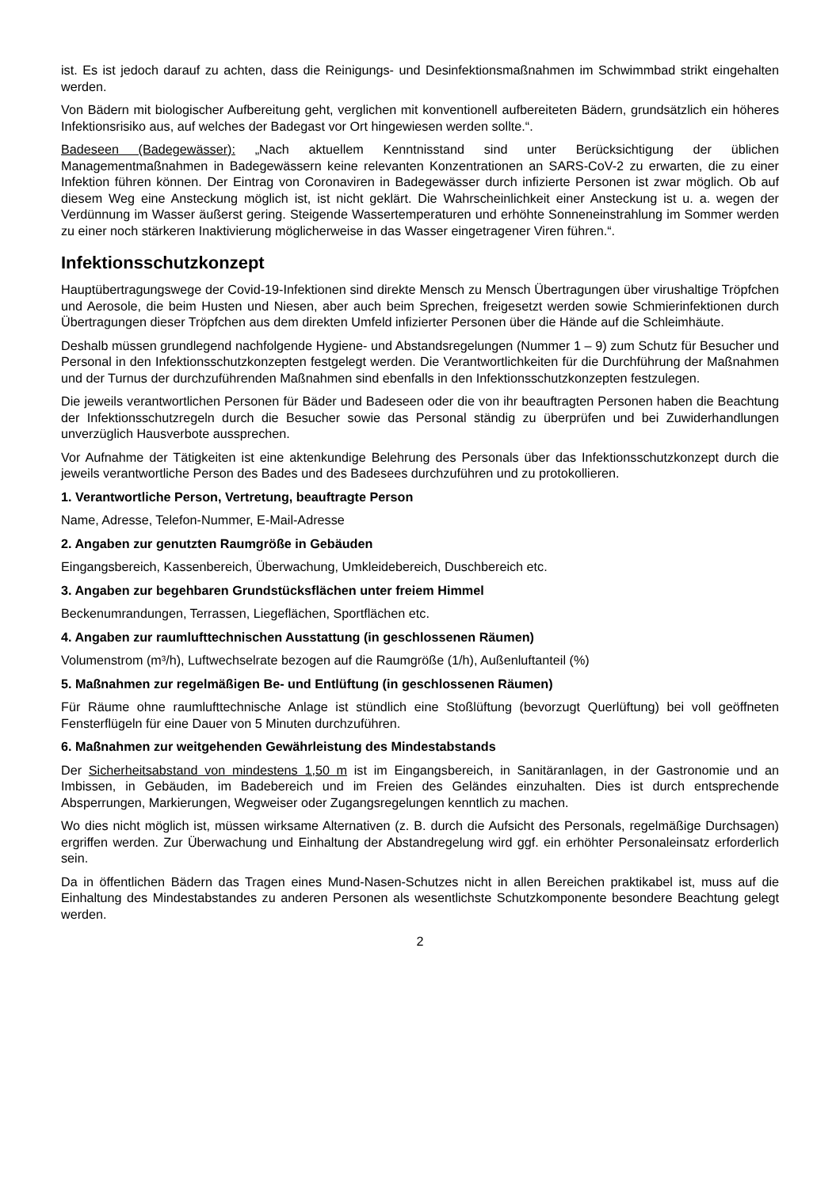ist. Es ist jedoch darauf zu achten, dass die Reinigungs- und Desinfektionsmaßnahmen im Schwimmbad strikt eingehalten werden.
Von Bädern mit biologischer Aufbereitung geht, verglichen mit konventionell aufbereiteten Bädern, grundsätzlich ein höheres Infektionsrisiko aus, auf welches der Badegast vor Ort hingewiesen werden sollte.“.
Badeseen (Badegewässer): „Nach aktuellem Kenntnisstand sind unter Berücksichtigung der üblichen Managementmaßnahmen in Badegewässern keine relevanten Konzentrationen an SARS-CoV-2 zu erwarten, die zu einer Infektion führen können. Der Eintrag von Coronaviren in Badegewässer durch infizierte Personen ist zwar möglich. Ob auf diesem Weg eine Ansteckung möglich ist, ist nicht geklärt. Die Wahrscheinlichkeit einer Ansteckung ist u. a. wegen der Verdünnung im Wasser äußerst gering. Steigende Wassertemperaturen und erhöhte Sonneneinstrahlung im Sommer werden zu einer noch stärkeren Inaktivierung möglicherweise in das Wasser eingetragener Viren führen.“.
Infektionsschutzkonzept
Hauptübertragungswege der Covid-19-Infektionen sind direkte Mensch zu Mensch Übertragungen über virushaltige Tröpfchen und Aerosole, die beim Husten und Niesen, aber auch beim Sprechen, freigesetzt werden sowie Schmierinfektionen durch Übertragungen dieser Tröpfchen aus dem direkten Umfeld infizierter Personen über die Hände auf die Schleimhäute.
Deshalb müssen grundlegend nachfolgende Hygiene- und Abstandsregelungen (Nummer 1 – 9) zum Schutz für Besucher und Personal in den Infektionsschutzkonzepten festgelegt werden. Die Verantwortlichkeiten für die Durchführung der Maßnahmen und der Turnus der durchzuführenden Maßnahmen sind ebenfalls in den Infektionsschutzkonzepten festzulegen.
Die jeweils verantwortlichen Personen für Bäder und Badeseen oder die von ihr beauftragten Personen haben die Beachtung der Infektionsschutzregeln durch die Besucher sowie das Personal ständig zu überprüfen und bei Zuwiderhandlungen unverzüglich Hausverbote aussprechen.
Vor Aufnahme der Tätigkeiten ist eine aktenkundige Belehrung des Personals über das Infektionsschutzkonzept durch die jeweils verantwortliche Person des Bades und des Badesees durchzuführen und zu protokollieren.
1. Verantwortliche Person, Vertretung, beauftragte Person
Name, Adresse, Telefon-Nummer, E-Mail-Adresse
2. Angaben zur genutzten Raumgröße in Gebäuden
Eingangsbereich, Kassenbereich, Überwachung, Umkleidebereich, Duschbereich etc.
3. Angaben zur begehbaren Grundstücksflächen unter freiem Himmel
Beckenumrandungen, Terrassen, Liegeflächen, Sportflächen etc.
4. Angaben zur raumlufttechnischen Ausstattung (in geschlossenen Räumen)
Volumenstrom (m³/h), Luftwechselrate bezogen auf die Raumgröße (1/h), Außenluftanteil (%)
5. Maßnahmen zur regelmäßigen Be- und Entlüftung (in geschlossenen Räumen)
Für Räume ohne raumlufttechnische Anlage ist stündlich eine Stoßlüftung (bevorzugt Querlüftung) bei voll geöffneten Fensterflügeln für eine Dauer von 5 Minuten durchzuführen.
6. Maßnahmen zur weitgehenden Gewährleistung des Mindestabstands
Der Sicherheitsabstand von mindestens 1,50 m ist im Eingangsbereich, in Sanitäranlagen, in der Gastronomie und an Imbissen, in Gebäuden, im Badebereich und im Freien des Geländes einzuhalten. Dies ist durch entsprechende Absperrungen, Markierungen, Wegweiser oder Zugangsregelungen kenntlich zu machen.
Wo dies nicht möglich ist, müssen wirksame Alternativen (z. B. durch die Aufsicht des Personals, regelmäßige Durchsagen) ergriffen werden. Zur Überwachung und Einhaltung der Abstandregelung wird ggf. ein erhöhter Personaleinsatz erforderlich sein.
Da in öffentlichen Bädern das Tragen eines Mund-Nasen-Schutzes nicht in allen Bereichen praktikabel ist, muss auf die Einhaltung des Mindestabstandes zu anderen Personen als wesentlichste Schutzkomponente besondere Beachtung gelegt werden.
2